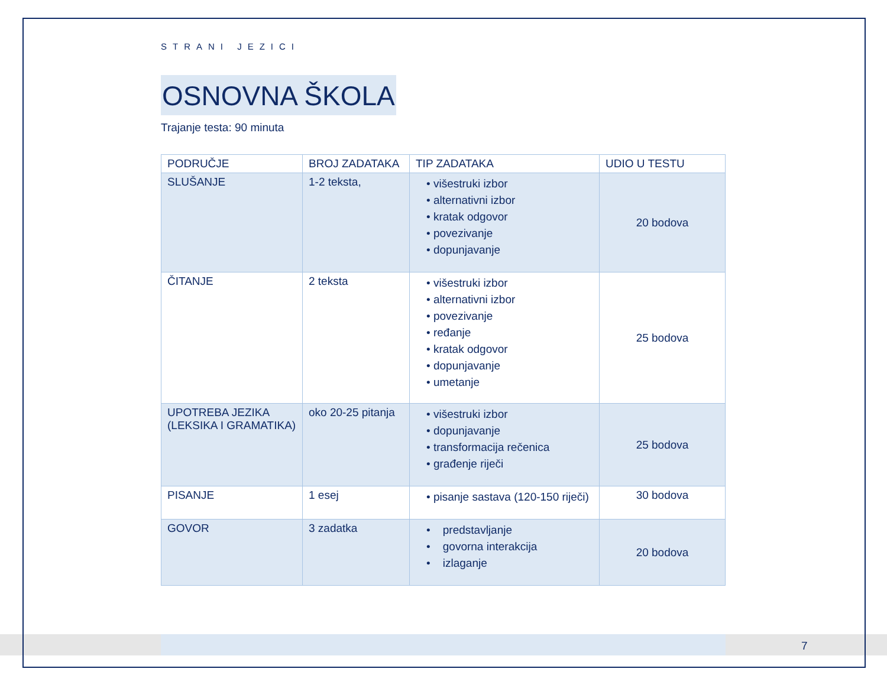STRANI JEZICI
OSNOVNA ŠKOLA
Trajanje testa: 90 minuta
| PODRUČJE | BROJ ZADATAKA | TIP ZADATAKA | UDIO U TESTU |
| --- | --- | --- | --- |
| SLUŠANJE | 1-2 teksta, | • višestruki izbor • alternativni izbor • kratak odgovor • povezivanje • dopunjavanje | 20 bodova |
| ČITANJE | 2 teksta | • višestruki izbor • alternativni izbor • povezivanje • ređanje • kratak odgovor • dopunjavanje • umetanje | 25 bodova |
| UPOTREBA JEZIKA (LEKSIKA I GRAMATIKA) | oko 20-25 pitanja | • višestruki izbor • dopunjavanje • transformacija rečenica • građenje riječi | 25 bodova |
| PISANJE | 1 esej | • pisanje sastava (120-150 riječi) | 30 bodova |
| GOVOR | 3 zadatka | • predstavljanje • govorna interakcija • izlaganje | 20 bodova |
7